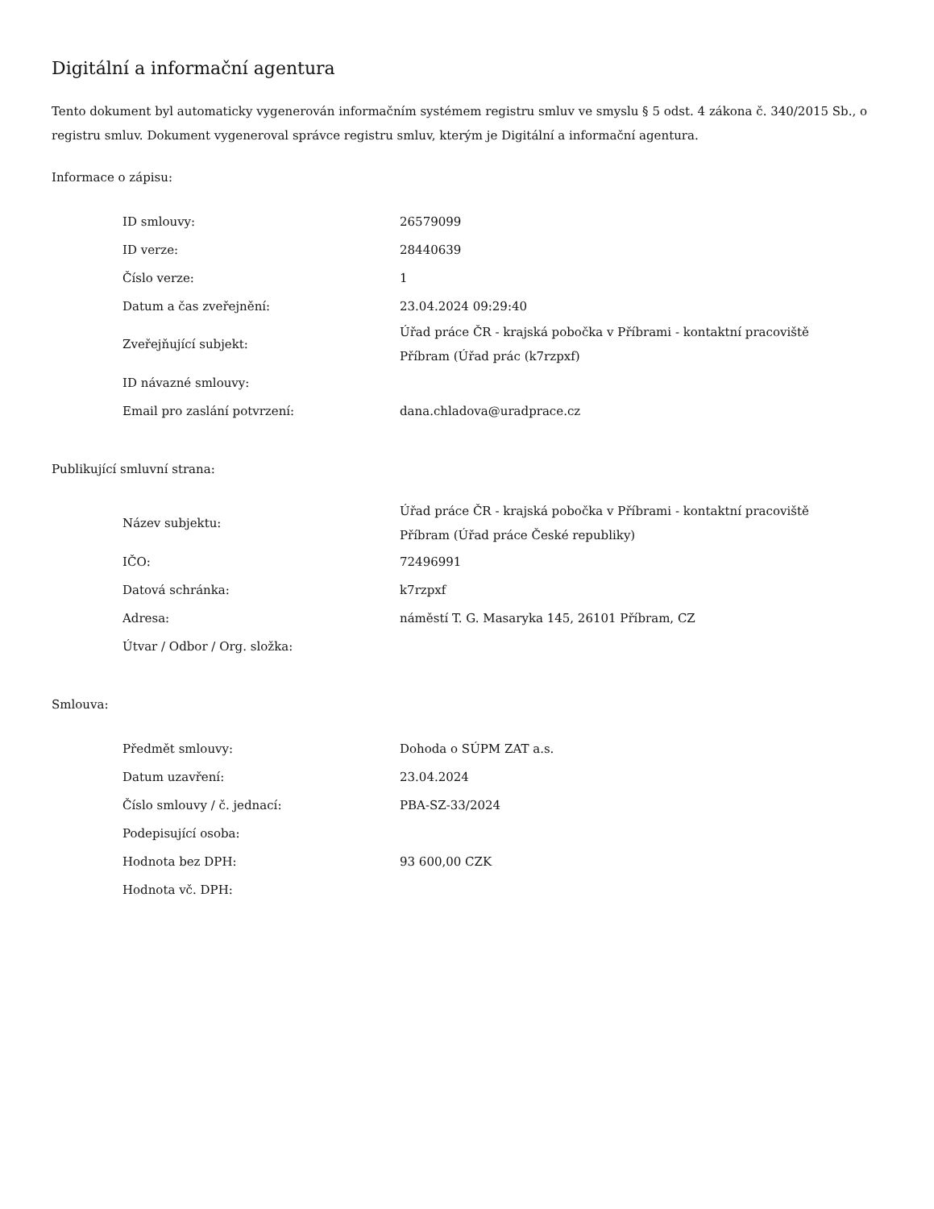Digitální a informační agentura
Tento dokument byl automaticky vygenerován informačním systémem registru smluv ve smyslu § 5 odst. 4 zákona č. 340/2015 Sb., o registru smluv. Dokument vygeneroval správce registru smluv, kterým je Digitální a informační agentura.
Informace o zápisu:
| ID smlouvy: | 26579099 |
| ID verze: | 28440639 |
| Číslo verze: | 1 |
| Datum a čas zveřejnění: | 23.04.2024 09:29:40 |
| Zveřejňující subjekt: | Úřad práce ČR - krajská pobočka v Příbrami - kontaktní pracoviště Příbram (Úřad prác (k7rzpxf) |
| ID návazné smlouvy: | |
| Email pro zaslání potvrzení: | dana.chladova@uradprace.cz |
Publikující smluvní strana:
| Název subjektu: | Úřad práce ČR - krajská pobočka v Příbrami - kontaktní pracoviště Příbram (Úřad práce České republiky) |
| IČO: | 72496991 |
| Datová schránka: | k7rzpxf |
| Adresa: | náměstí T. G. Masaryka 145, 26101 Příbram, CZ |
| Útvar / Odbor / Org. složka: | |
Smlouva:
| Předmět smlouvy: | Dohoda o SÚPM ZAT a.s. |
| Datum uzavření: | 23.04.2024 |
| Číslo smlouvy / č. jednací: | PBA-SZ-33/2024 |
| Podepisující osoba: | |
| Hodnota bez DPH: | 93 600,00 CZK |
| Hodnota vč. DPH: | |